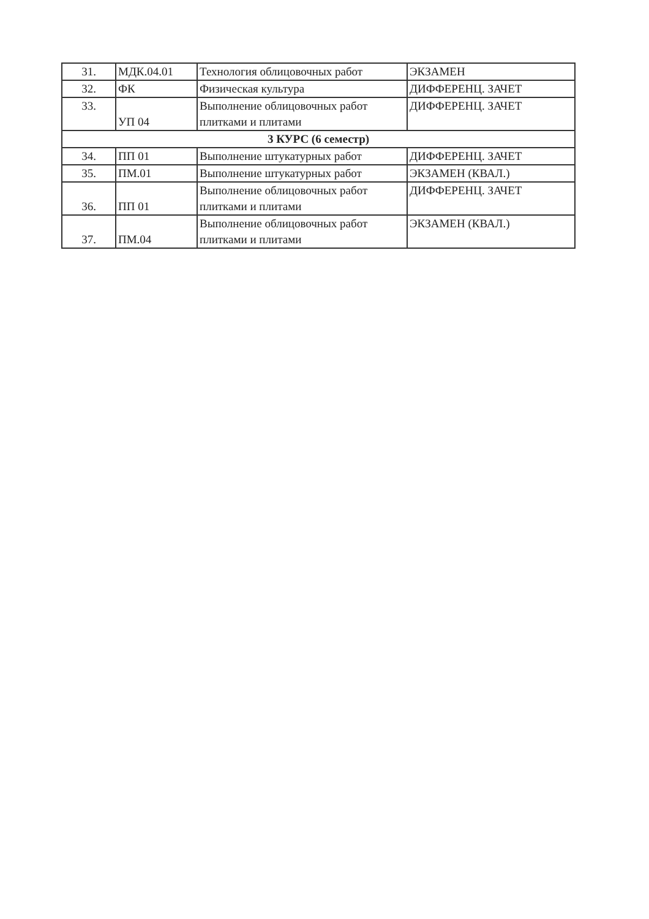| 31. | МДК.04.01 | Технология облицовочных работ | ЭКЗАМЕН |
| 32. | ФК | Физическая культура | ДИФФЕРЕНЦ. ЗАЧЕТ |
| 33. | УП 04 | Выполнение облицовочных работ плитками и плитами | ДИФФЕРЕНЦ. ЗАЧЕТ |
| 3 КУРС (6 семестр) | | | |
| 34. | ПП 01 | Выполнение штукатурных работ | ДИФФЕРЕНЦ. ЗАЧЕТ |
| 35. | ПМ.01 | Выполнение штукатурных работ | ЭКЗАМЕН (КВАЛ.) |
| 36. | ПП 01 | Выполнение облицовочных работ плитками и плитами | ДИФФЕРЕНЦ. ЗАЧЕТ |
| 37. | ПМ.04 | Выполнение облицовочных работ плитками и плитами | ЭКЗАМЕН (КВАЛ.) |